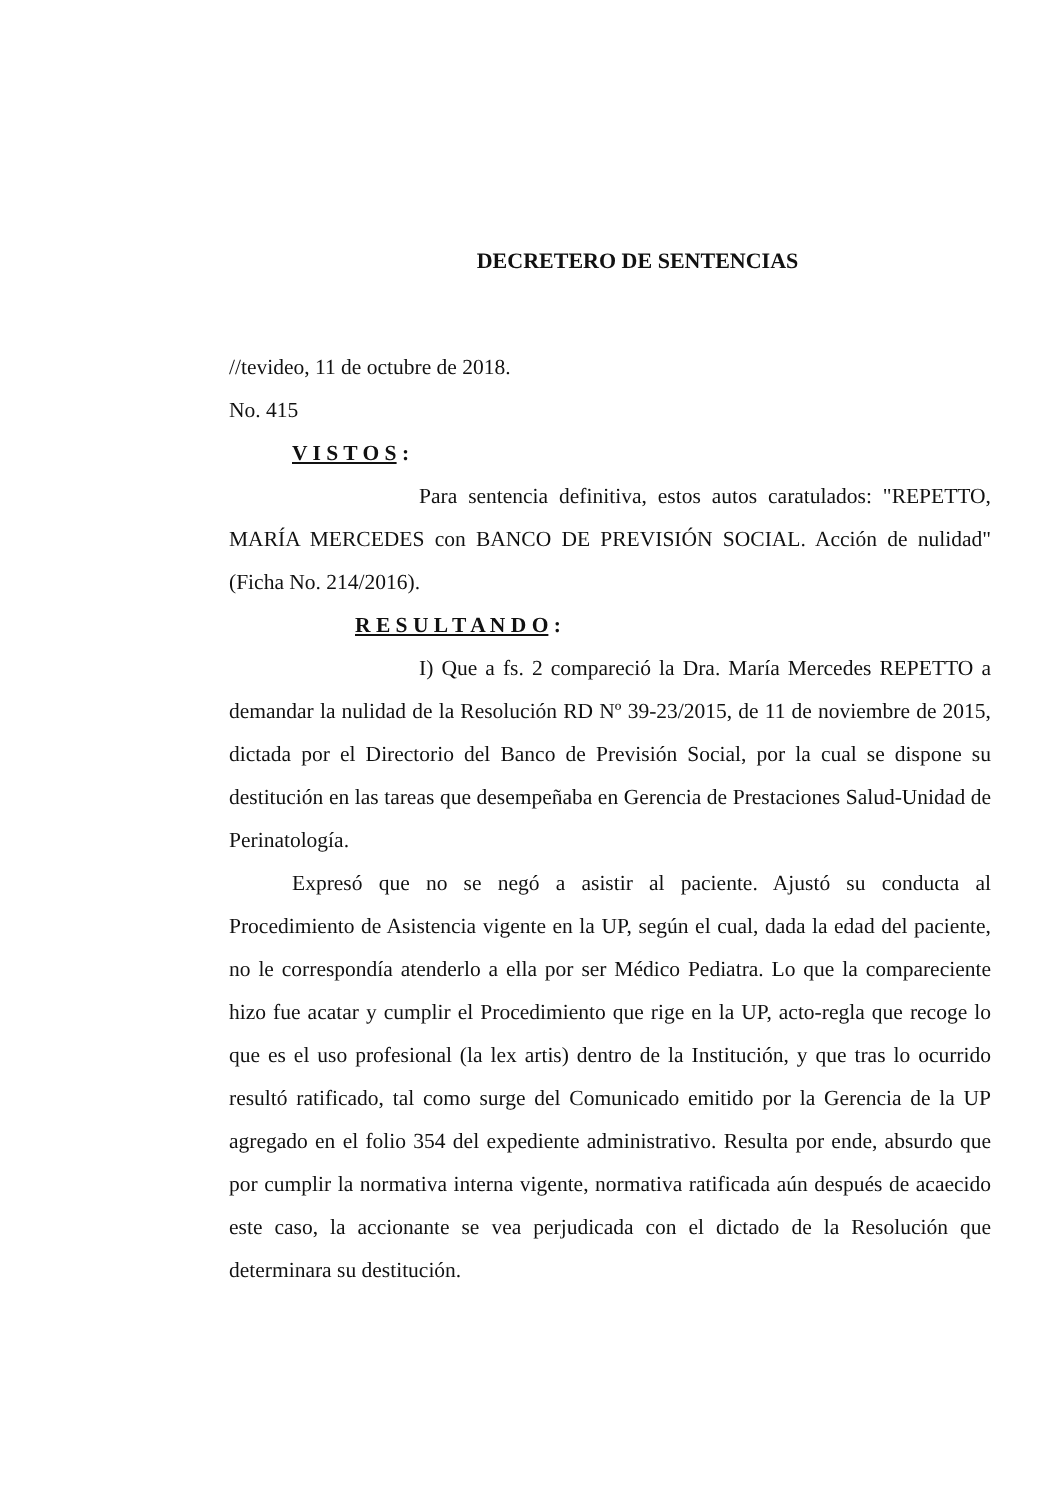DECRETERO DE SENTENCIAS
//tevideo, 11 de octubre de 2018.
No. 415
V I S T O S :
Para sentencia definitiva, estos autos caratulados: "REPETTO, MARÍA MERCEDES con BANCO DE PREVISIÓN SOCIAL. Acción de nulidad" (Ficha No. 214/2016).
R E S U L T A N D O :
I) Que a fs. 2 compareció la Dra. María Mercedes REPETTO a demandar la nulidad de la Resolución RD Nº 39-23/2015, de 11 de noviembre de 2015, dictada por el Directorio del Banco de Previsión Social, por la cual se dispone su destitución en las tareas que desempeñaba en Gerencia de Prestaciones Salud-Unidad de Perinatología.
Expresó que no se negó a asistir al paciente. Ajustó su conducta al Procedimiento de Asistencia vigente en la UP, según el cual, dada la edad del paciente, no le correspondía atenderlo a ella por ser Médico Pediatra. Lo que la compareciente hizo fue acatar y cumplir el Procedimiento que rige en la UP, acto-regla que recoge lo que es el uso profesional (la lex artis) dentro de la Institución, y que tras lo ocurrido resultó ratificado, tal como surge del Comunicado emitido por la Gerencia de la UP agregado en el folio 354 del expediente administrativo. Resulta por ende, absurdo que por cumplir la normativa interna vigente, normativa ratificada aún después de acaecido este caso, la accionante se vea perjudicada con el dictado de la Resolución que determinara su destitución.